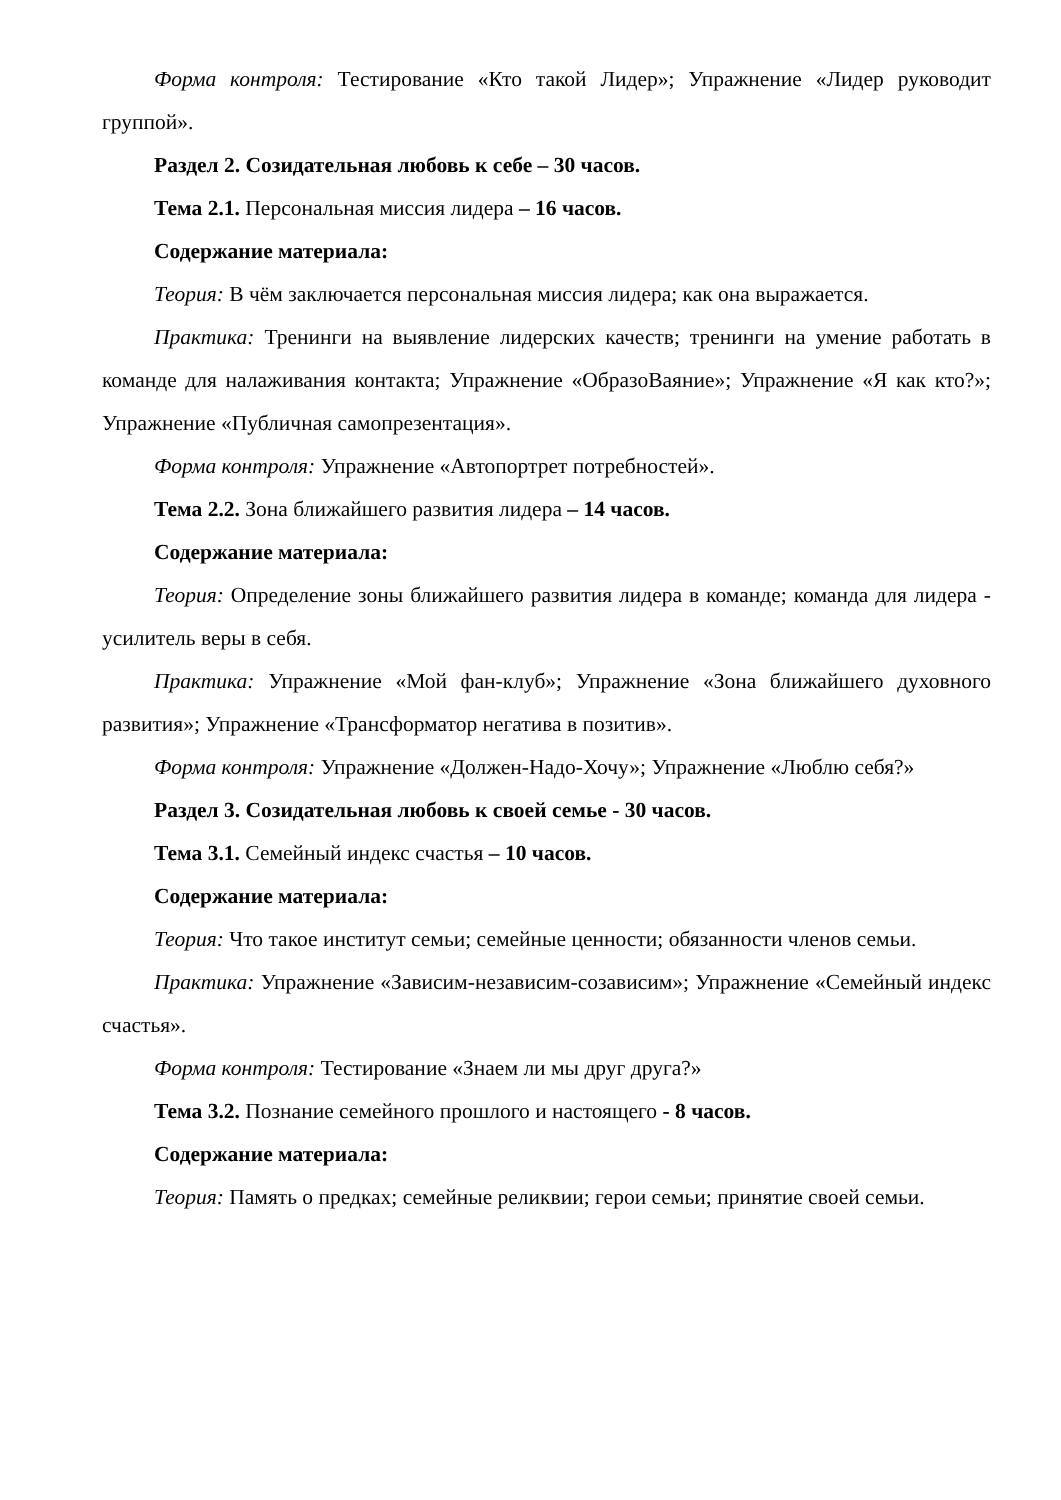Форма контроля: Тестирование «Кто такой Лидер»; Упражнение «Лидер руководит группой».
Раздел 2. Созидательная любовь к себе – 30 часов.
Тема 2.1. Персональная миссия лидера – 16 часов.
Содержание материала:
Теория: В чём заключается персональная миссия лидера; как она выражается.
Практика: Тренинги на выявление лидерских качеств; тренинги на умение работать в команде для налаживания контакта; Упражнение «ОбразоВаяние»; Упражнение «Я как кто?»; Упражнение «Публичная самопрезентация».
Форма контроля: Упражнение «Автопортрет потребностей».
Тема 2.2. Зона ближайшего развития лидера – 14 часов.
Содержание материала:
Теория: Определение зоны ближайшего развития лидера в команде; команда для лидера - усилитель веры в себя.
Практика: Упражнение «Мой фан-клуб»; Упражнение «Зона ближайшего духовного развития»; Упражнение «Трансформатор негатива в позитив».
Форма контроля: Упражнение «Должен-Надо-Хочу»; Упражнение «Люблю себя?»
Раздел 3. Созидательная любовь к своей семье - 30 часов.
Тема 3.1. Семейный индекс счастья – 10 часов.
Содержание материала:
Теория: Что такое институт семьи; семейные ценности; обязанности членов семьи.
Практика: Упражнение «Зависим-независим-созависим»; Упражнение «Семейный индекс счастья».
Форма контроля: Тестирование «Знаем ли мы друг друга?»
Тема 3.2. Познание семейного прошлого и настоящего - 8 часов.
Содержание материала:
Теория: Память о предках; семейные реликвии; герои семьи; принятие своей семьи.